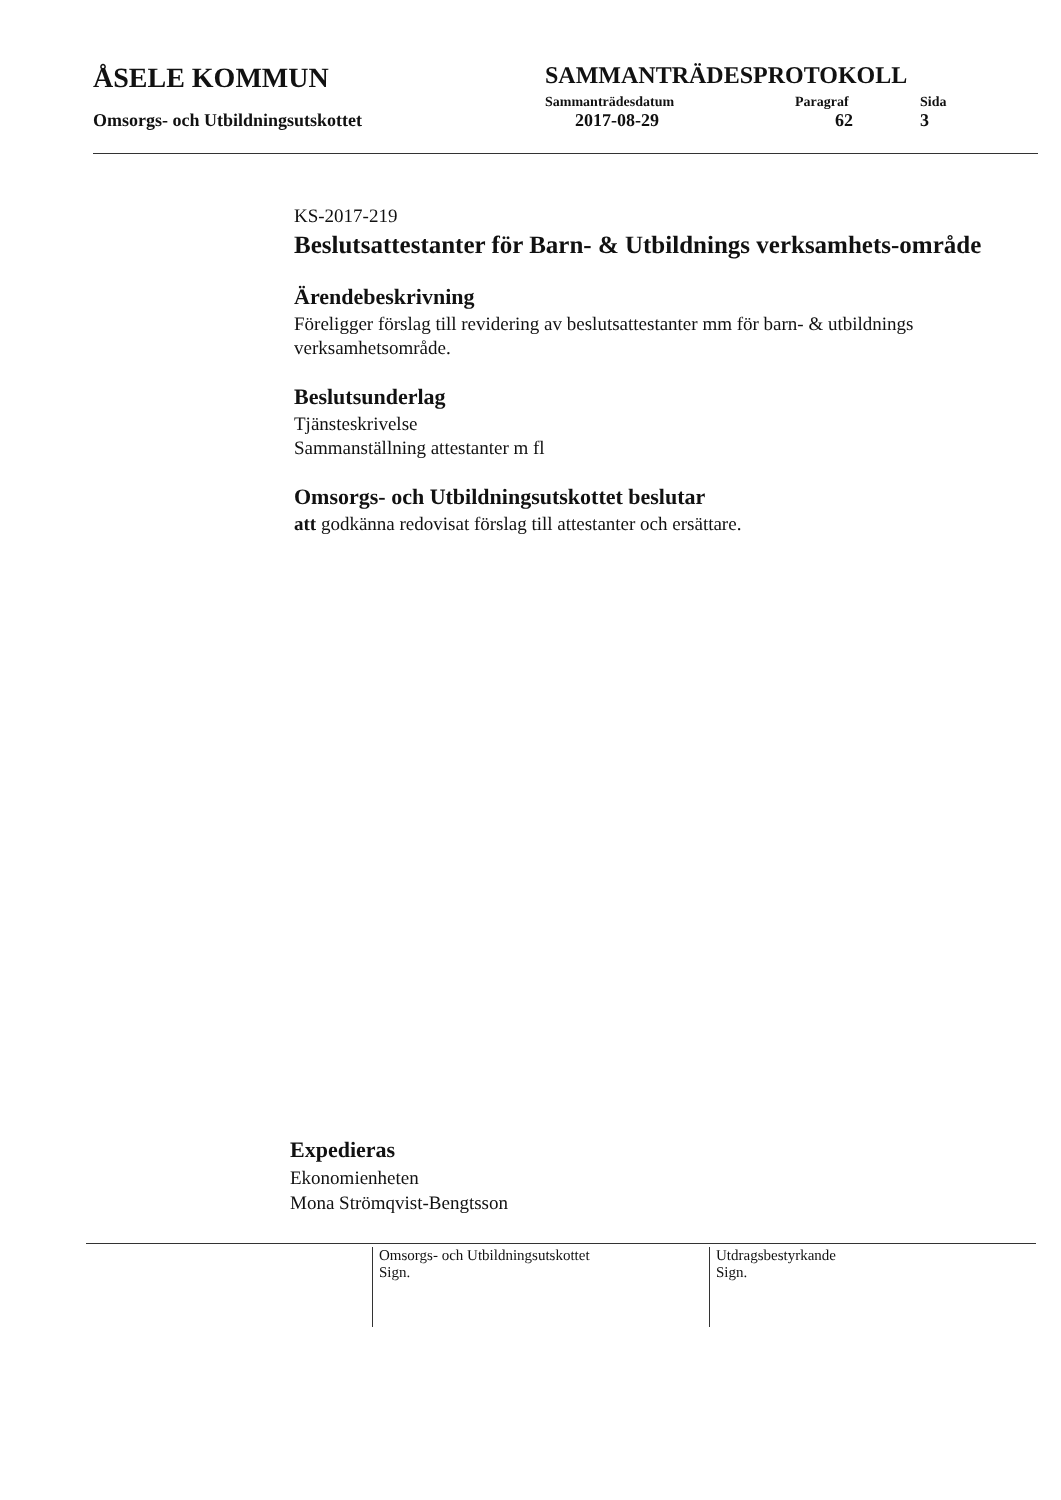ÅSELE KOMMUN
SAMMANTRÄDESPROTOKOLL
Sammanträdesdatum Paragraf Sida
Omsorgs- och Utbildningsutskottet 2017-08-29 62 3
KS-2017-219
Beslutsattestanter för Barn- & Utbildnings verksamhets-område
Ärendebeskrivning
Föreligger förslag till revidering av beslutsattestanter mm för barn- & utbildnings verksamhetsområde.
Beslutsunderlag
Tjänsteskrivelse
Sammanställning attestanter m fl
Omsorgs- och Utbildningsutskottet beslutar
att godkänna redovisat förslag till attestanter och ersättare.
Expedieras
Ekonomienheten
Mona Strömqvist-Bengtsson
Omsorgs- och Utbildningsutskottet
Sign.
Utdragsbestyrkande
Sign.